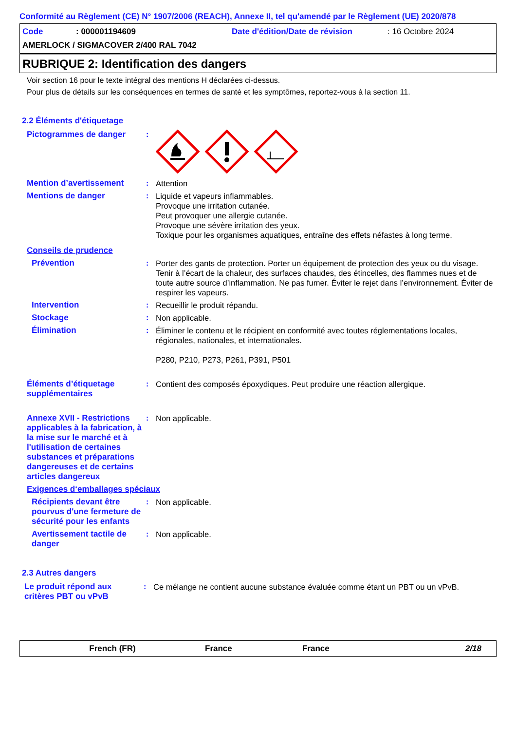Conformité au Règlement (CE) N° 1907/2006 (REACH), Annexe II, tel qu'amendé par le Règlement (UE) 2020/878
Code: 000001194609 Date d'édition/Date de révision: 16 Octobre 2024
AMERLOCK / SIGMACOVER 2/400 RAL 7042
RUBRIQUE 2: Identification des dangers
Voir section 16 pour le texte intégral des mentions H déclarées ci-dessus.
Pour plus de détails sur les conséquences en termes de santé et les symptômes, reportez-vous à la section 11.
2.2 Éléments d'étiquetage
Pictogrammes de danger :
Mention d’avertissement : Attention
Mentions de danger : Liquide et vapeurs inflammables.
Provoque une irritation cutanée.
Peut provoquer une allergie cutanée.
Provoque une sévère irritation des yeux.
Toxique pour les organismes aquatiques, entraîne des effets néfastes à long terme.
Conseils de prudence
Prévention : Porter des gants de protection. Porter un équipement de protection des yeux ou du visage. Tenir à l’écart de la chaleur, des surfaces chaudes, des étincelles, des flammes nues et de toute autre source d’inflammation. Ne pas fumer. Éviter le rejet dans l’environnement. Éviter de respirer les vapeurs.
Intervention : Recueillir le produit répandu.
Stockage : Non applicable.
Élimination : Éliminer le contenu et le récipient en conformité avec toutes réglementations locales, régionales, nationales, et internationales.
P280, P210, P273, P261, P391, P501
Éléments d’étiquetage supplémentaires
: Contient des composés époxydiques. Peut produire une réaction allergique.
Annexe XVII - Restrictions applicables à la fabrication, à la mise sur le marché et à l'utilisation de certaines substances et préparations dangereuses et de certains articles dangereux
: Non applicable.
Exigences d‘emballages spéciaux
Récipients devant être pourvus d'une fermeture de sécurité pour les enfants
: Non applicable.
Avertissement tactile de danger
: Non applicable.
2.3 Autres dangers
Le produit répond aux critères PBT ou vPvB
: Ce mélange ne contient aucune substance évaluée comme étant un PBT ou un vPvB.
French (FR) France France 2/18